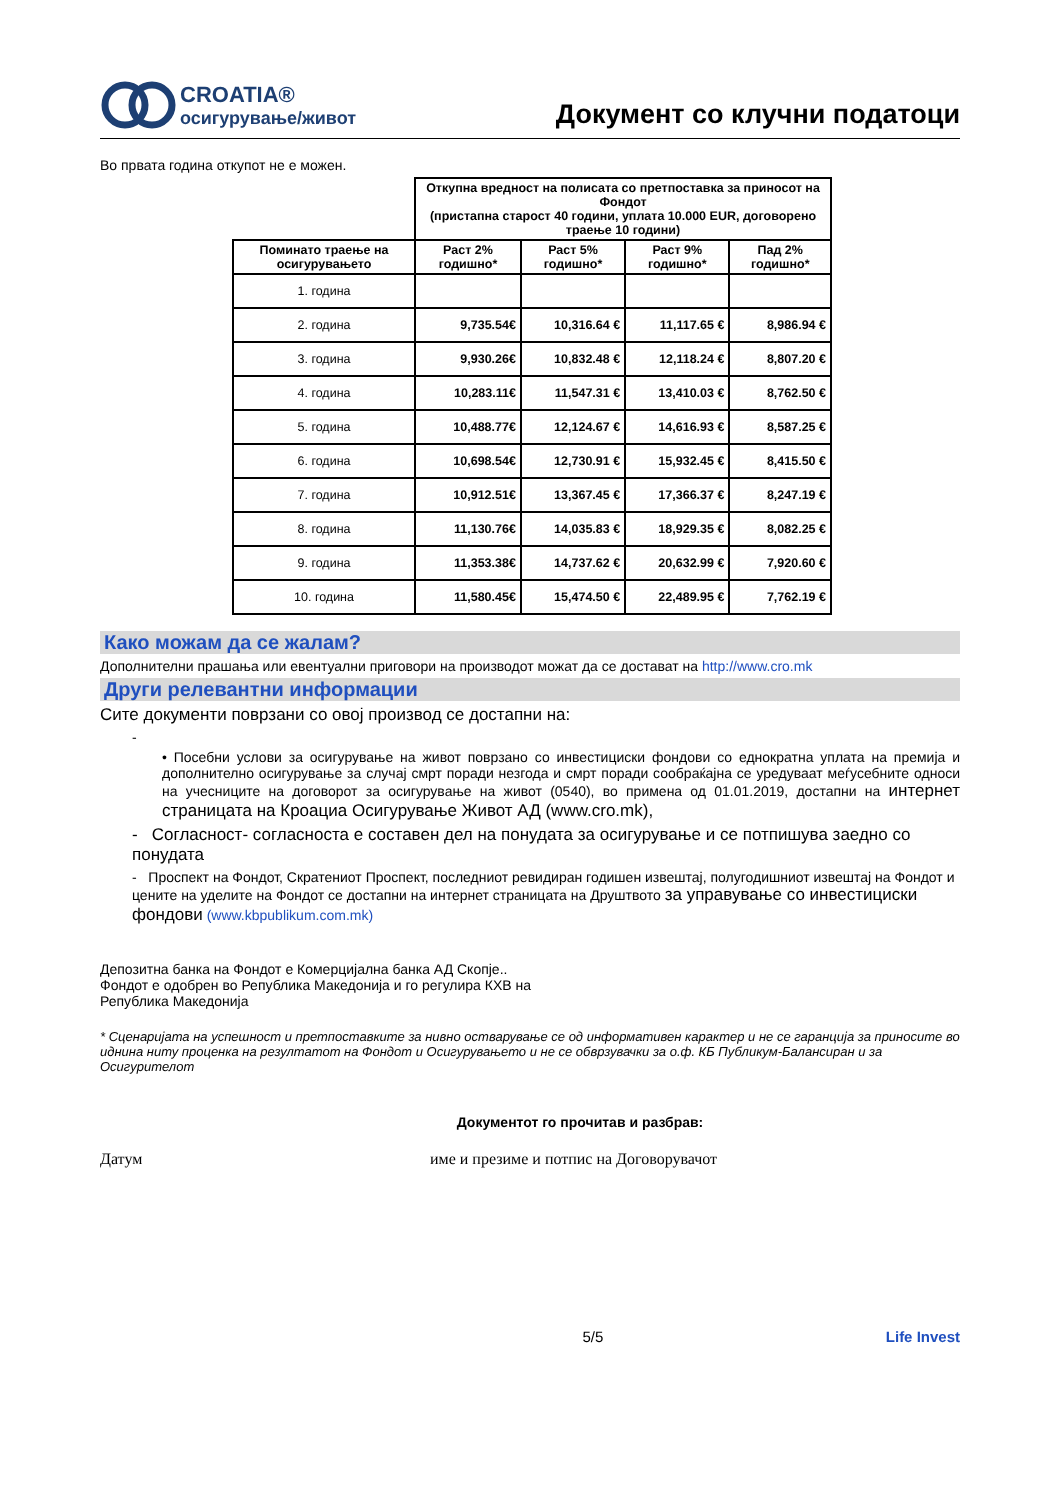CROATIA®
осигурување/живот
Документ со клучни податоци
Во првата година откупот не е можен.
| | Откупна вредност на полисата со претпоставка за приносот на Фондот (пристапна старост 40 години, уплата 10.000 EUR, договорено траење 10 години) | | | |
| --- | --- | --- | --- | --- |
| Поминато траење на осигурувањето | Раст 2% годишно* | Раст 5% годишно* | Раст 9% годишно* | Пад 2% годишно* |
| 1. година | | | | |
| 2. година | 9,735.54€ | 10,316.64 € | 11,117.65 € | 8,986.94 € |
| 3. година | 9,930.26€ | 10,832.48 € | 12,118.24 € | 8,807.20 € |
| 4. година | 10,283.11€ | 11,547.31 € | 13,410.03 € | 8,762.50 € |
| 5. година | 10,488.77€ | 12,124.67 € | 14,616.93 € | 8,587.25 € |
| 6. година | 10,698.54€ | 12,730.91 € | 15,932.45 € | 8,415.50 € |
| 7. година | 10,912.51€ | 13,367.45 € | 17,366.37 € | 8,247.19 € |
| 8. година | 11,130.76€ | 14,035.83 € | 18,929.35 € | 8,082.25 € |
| 9. година | 11,353.38€ | 14,737.62 € | 20,632.99 € | 7,920.60 € |
| 10. година | 11,580.45€ | 15,474.50 € | 22,489.95 € | 7,762.19 € |
Како можам да се жалам?
Дополнителни прашања или евентуални приговори на производот можат да се достават на http://www.cro.mk
Други релевантни информации
Сите документи поврзани со овој производ се достапни на:
-
• Посебни услови за осигурување на живот поврзано со инвестициски фондови со еднократна уплата на премија и дополнително осигурување за случај смрт поради незгода и смрт поради сообраќајна се уредуваат меѓусебните односи на учесниците на договорот за осигурување на живот (0540), во примена од 01.01.2019, достапни на интернет страницата на Кроациа Осигурување Живот АД (www.cro.mk),
- Согласност- согласноста е составен дел на понудата за осигурување и се потпишува заедно со понудата
- Проспект на Фондот, Скратениот Проспект, последниот ревидиран годишен извештај, полугодишниот извештај на Фондот и цените на уделите на Фондот се достапни на интернет страницата на Друштвото за управување со инвестициски фондови (www.kbpublikum.com.mk)
Депозитна банка на Фондот е Комерцијална банка АД Скопје..
Фондот е одобрен во Република Македонија и го регулира КХВ на
Република Македонија
* Сценаријата на успешност и претпоставките за нивно остварување се од информативен карактер и не се гаранција за приносите во иднина ниту проценка на резултатот на Фондот и Осигурувањето и не се обврзувачки за о.ф. КБ Публикум-Балансиран и за Осигурителот
Документот го прочитав и разбрав:
Датум име и презиме и потпис на Договорувачот
5/5 Life Invest